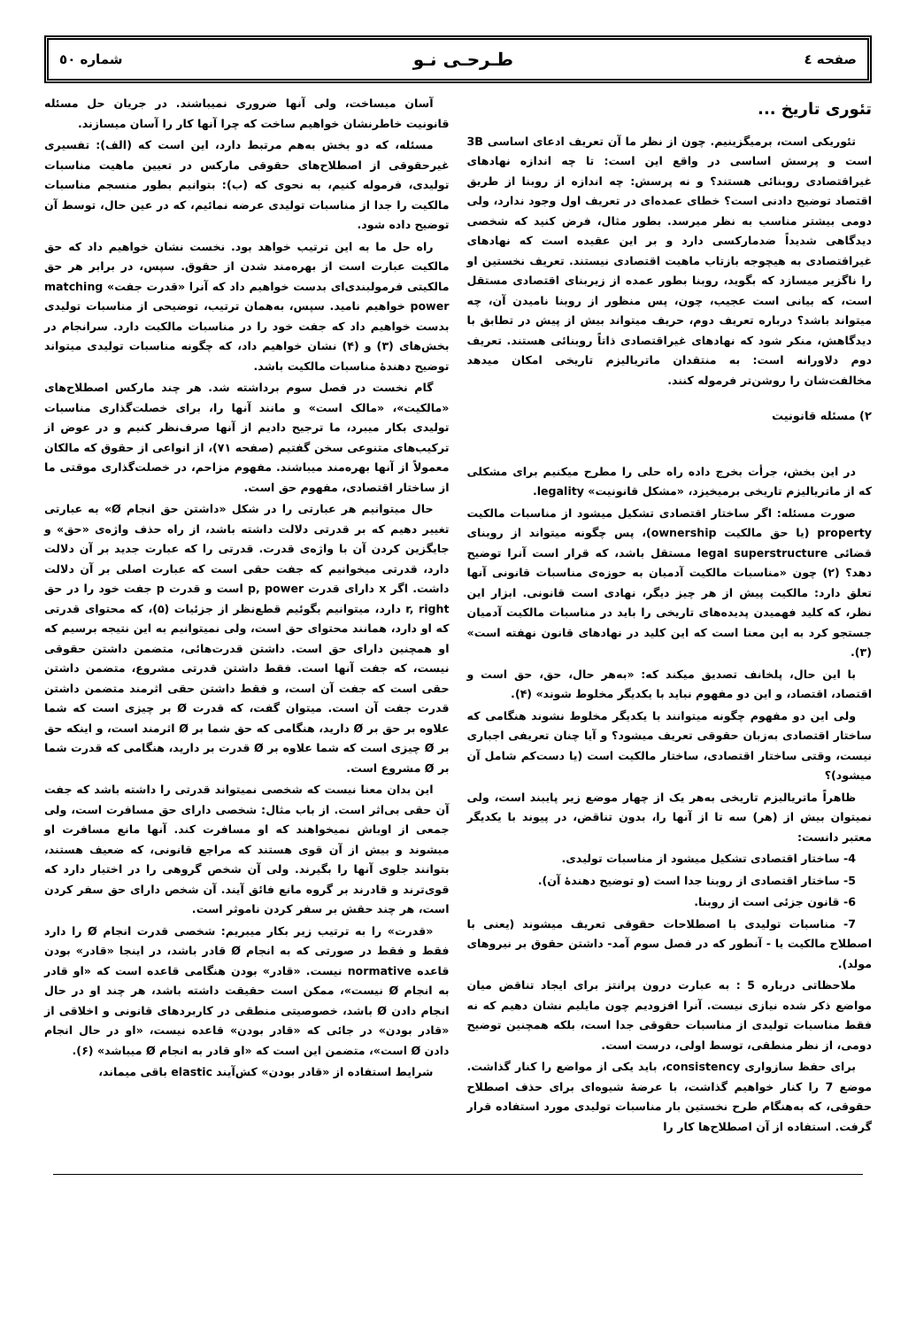صفحه ٤ طـرحـی نـو شماره ٥٠
تئوری تاریخ ...
تئوریکی است، برمیگزینیم. چون از نظر ما آن تعریف ادعای اساسی 3B است و پرسش اساسی در واقع این است: تا چه اندازه نهادهای غیراقتصادی روبنائی هستند؟ و نه پرسش: چه اندازه از روبنا از طریق اقتصاد توضیح دادنی است؟ خطای عمده‌ای در تعریف اول وجود ندارد، ولی دومی بیشتر مناسب به نظر میرسد. بطور مثال، فرض کنید که شخصی دیدگاهی شدیداً ضدمارکسی دارد و بر این عقیده است که نهادهای غیراقتصادی به هیچوجه بازتاب ماهیت اقتصادی نیستند. تعریف نخستین او را ناگزیر میسازد که بگوید، روبنا بطور عمده از زیربنای اقتصادی مستقل است، که بیانی است عجیب، چون، پس منظور از روبنا نامیدن آن، چه میتواند باشد؟ درباره تعریف دوم، حریف میتواند بیش از پیش در تطابق با دیدگاهش، منکر شود که نهادهای غیراقتصادی ذاتاً روبنائی هستند. تعریف دوم دلاورانه است: به منتقدان ماتریالیزم تاریخی امکان میدهد مخالفت‌شان را روشن‌تر فرموله کنند.
۲) مسئله قانونیت
در این بخش، جرأت بخرج داده راه حلی را مطرح میکنیم برای مشکلی که از ماتریالیزم تاریخی برمیخیزد، «مشکل قانونیت» legality.
صورت مسئله: اگر ساختار اقتصادی تشکیل میشود از مناسبات مالکیت property (یا حق مالکیت ownership)، پس چگونه میتواند از روبنای قضائی legal superstructure مستقل باشد، که قرار است آنرا توضیح دهد؟ (۲) چون «مناسبات مالکیت آدمیان به حوزه‌ی مناسبات قانونی آنها تعلق دارد: مالکیت پیش از هر چیز دیگر، نهادی است قانونی. ابزار این نظر، که کلید فهمیدن پدیده‌های تاریخی را باید در مناسبات مالکیت آدمیان جستجو کرد به این معنا است که این کلید در نهادهای قانون نهفته است» (۳).
با این حال، پلخانف تصدیق میکند که: «به‌هر حال، حق، حق است و اقتصاد، اقتصاد، و این دو مفهوم نباید با یکدیگر مخلوط شوند» (۴).
ولی این دو مفهوم چگونه میتوانند با یکدیگر مخلوط نشوند هنگامی که ساختار اقتصادی به‌زبان حقوقی تعریف میشود؟ و آیا چنان تعریفی اجباری نیست، وقتی ساختار اقتصادی، ساختار مالکیت است (یا دست‌کم شامل آن میشود)؟
ظاهراً ماتریالیزم تاریخی به‌هر یک از چهار موضع زیر پایبند است، ولی نمیتوان بیش از (هر) سه تا از آنها را، بدون تناقض، در پیوند با یکدیگر معتبر دانست:
4- ساختار اقتصادی تشکیل میشود از مناسبات تولیدی.
5- ساختار اقتصادی از روبنا جدا است (و توضیح دهندهٔ آن).
6- قانون جزئی است از روبنا.
7- مناسبات تولیدی با اصطلاحات حقوقی تعریف میشوند (یعنی با اصطلاح مالکیت یا - آنطور که در فصل سوم آمد- داشتن حقوق بر نیروهای مولد).
ملاحظاتی درباره 5 : به عبارت درون پرانتز برای ایجاد تناقض میان مواضع ذکر شده نیازی نیست. آنرا افزودیم چون مایلیم نشان دهیم که نه فقط مناسبات تولیدی از مناسبات حقوقی جدا است، بلکه همچنین توضیح دومی، از نظر منطقی، توسط اولی، درست است.
برای حفظ سازواری consistency، باید یکی از مواضع را کنار گذاشت. موضع 7 را کنار خواهیم گذاشت، با عرضهٔ شیوه‌ای برای حذف اصطلاح حقوقی، که به‌هنگام طرح نخستین بار مناسبات تولیدی مورد استفاده قرار گرفت. استفاده از آن اصطلاح‌ها کار را
آسان میساخت، ولی آنها ضروری نمیباشند. در جریان حل مسئله قانونیت خاطرنشان خواهیم ساخت که چرا آنها کار را آسان میسازند.
مسئله، که دو بخش به‌هم مرتبط دارد، این است که (الف): تفسیری غیرحقوقی از اصطلاح‌های حقوقی مارکس در تعیین ماهیت مناسبات تولیدی، فرموله کنیم، به نحوی که (ب): بتوانیم بطور منسجم مناسبات مالکیت را جدا از مناسبات تولیدی عرضه نمائیم، که در عین حال، توسط آن توضیح داده شود.
راه حل ما به این ترتیب خواهد بود. نخست نشان خواهیم داد که حق مالکیت عبارت است از بهره‌مند شدن از حقوق. سپس، در برابر هر حق مالکیتی فرمولبندی‌ای بدست خواهیم داد که آنرا «قدرت جفت» matching power خواهیم نامید. سپس، به‌همان ترتیب، توضیحی از مناسبات تولیدی بدست خواهیم داد که جفت خود را در مناسبات مالکیت دارد. سرانجام در بخش‌های (۳) و (۴) نشان خواهیم داد، که چگونه مناسبات تولیدی میتواند توضیح دهندهٔ مناسبات مالکیت باشد.
گام نخست در فصل سوم برداشته شد. هر چند مارکس اصطلاح‌های «مالکیت»، «مالک است» و مانند آنها را، برای خصلت‌گذاری مناسبات تولیدی بکار میبرد، ما ترجیح دادیم از آنها صرف‌نظر کنیم و در عوض از ترکیب‌های متنوعی سخن گفتیم (صفحه ۷۱)، از انواعی از حقوق که مالکان معمولاً از آنها بهره‌مند میباشند. مفهوم مزاحم، در خصلت‌گذاری موقتی ما از ساختار اقتصادی، مفهوم حق است.
حال میتوانیم هر عبارتی را در شکل «داشتن حق انجام Ø» به عبارتی تغییر دهیم که بر قدرتی دلالت داشته باشد، از راه حذف واژه‌ی «حق» و جایگزین کردن آن با واژه‌ی قدرت. قدرتی را که عبارت جدید بر آن دلالت دارد، قدرتی میخوانیم که جفت حقی است که عبارت اصلی بر آن دلالت داشت. اگر x دارای قدرت p, power است و قدرت p جفت خود را در حق r, right دارد، میتوانیم بگوئیم قطع‌نظر از جزئیات (۵)، که محتوای قدرتی که او دارد، همانند محتوای حق است، ولی نمیتوانیم به این نتیجه برسیم که او همچنین دارای حق است. داشتن قدرت‌هائی، متضمن داشتن حقوقی نیست، که جفت آنها است. فقط داشتن قدرتی مشروع، متضمن داشتن حقی است که جفت آن است، و فقط داشتن حقی اثرمند متضمن داشتن قدرت جفت آن است. میتوان گفت، که قدرت Ø بر چیزی است که شما علاوه بر حق بر Ø دارید، هنگامی که حق شما بر Ø اثرمند است، و اینکه حق بر Ø چیزی است که شما علاوه بر Ø قدرت بر دارید، هنگامی که قدرت شما بر Ø مشروع است.
این بدان معنا نیست که شخصی نمیتواند قدرتی را داشته باشد که جفت آن حقی بی‌اثر است. از باب مثال: شخصی دارای حق مسافرت است، ولی جمعی از اوباش نمیخواهند که او مسافرت کند. آنها مانع مسافرت او میشوند و بیش از آن قوی هستند که مراجع قانونی، که ضعیف هستند، بتوانند جلوی آنها را بگیرند. ولی آن شخص گروهی را در اختیار دارد که قوی‌ترند و قادرند بر گروه مانع فائق آیند. آن شخص دارای حق سفر کردن است، هر چند حقش بر سفر کردن ناموثر است.
«قدرت» را به ترتیب زیر بکار میبریم: شخصی قدرت انجام Ø را دارد فقط و فقط در صورتی که به انجام Ø قادر باشد، در اینجا «قادر» بودن قاعده normative نیست. «قادر» بودن هنگامی قاعده است که «او قادر به انجام Ø نیست»، ممکن است حقیقت داشته باشد، هر چند او در حال انجام دادن Ø باشد، خصوصیتی منطقی در کاربردهای قانونی و اخلاقی از «قادر بودن» در جائی که «قادر بودن» قاعده نیست، «او در حال انجام دادن Ø است»، متضمن این است که «او قادر به انجام Ø میباشد» (۶).
شرایط استفاده از «قادر بودن» کش‌آیند elastic باقی میماند،